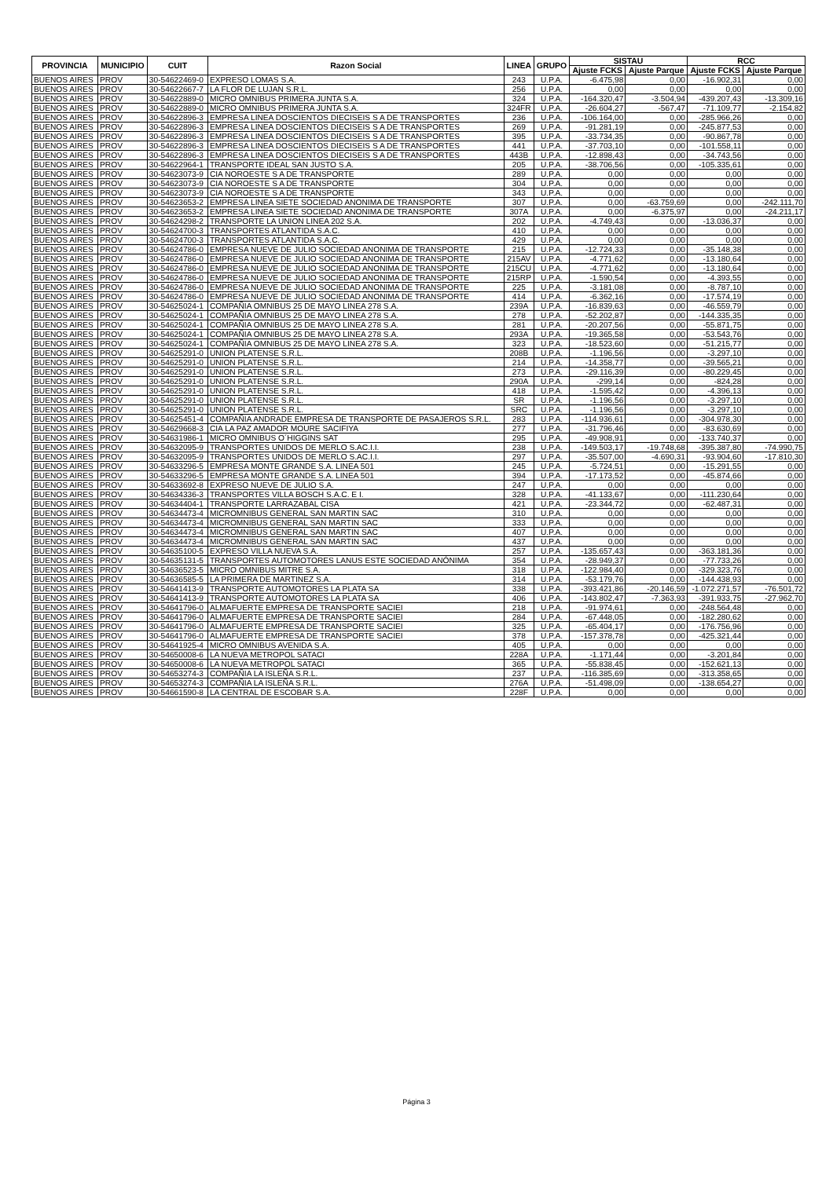| PROVINCIA | MUNICIPIO | CUIT | Razon Social | LINEA | GRUPO | SISTAU | | RCC | |
| --- | --- | --- | --- | --- | --- | --- | --- | --- | --- |
| | | | | | | Ajuste FCKS | Ajuste Parque | Ajuste FCKS | Ajuste Parque |
| BUENOS AIRES | PROV | 30-54622469-0 | EXPRESO LOMAS S.A. | 243 | U.P.A. | -6.475,98 | 0,00 | -16.902,31 | 0,00 |
| BUENOS AIRES | PROV | 30-54622667-7 | LA FLOR DE LUJAN S.R.L. | 256 | U.P.A. | 0,00 | 0,00 | 0,00 | 0,00 |
| BUENOS AIRES | PROV | 30-54622889-0 | MICRO OMNIBUS PRIMERA JUNTA S.A. | 324 | U.P.A. | -164.320,47 | -3.504,94 | -439.207,43 | -13.309,16 |
| BUENOS AIRES | PROV | 30-54622889-0 | MICRO OMNIBUS PRIMERA JUNTA S.A. | 324FR | U.P.A. | -26.604,27 | -567,47 | -71.109,77 | -2.154,82 |
| BUENOS AIRES | PROV | 30-54622896-3 | EMPRESA LINEA DOSCIENTOS DIECISEIS S A DE TRANSPORTES | 236 | U.P.A. | -106.164,00 | 0,00 | -285.966,26 | 0,00 |
| BUENOS AIRES | PROV | 30-54622896-3 | EMPRESA LINEA DOSCIENTOS DIECISEIS S A DE TRANSPORTES | 269 | U.P.A. | -91.281,19 | 0,00 | -245.877,53 | 0,00 |
| BUENOS AIRES | PROV | 30-54622896-3 | EMPRESA LINEA DOSCIENTOS DIECISEIS S A DE TRANSPORTES | 395 | U.P.A. | -33.734,35 | 0,00 | -90.867,78 | 0,00 |
| BUENOS AIRES | PROV | 30-54622896-3 | EMPRESA LINEA DOSCIENTOS DIECISEIS S A DE TRANSPORTES | 441 | U.P.A. | -37.703,10 | 0,00 | -101.558,11 | 0,00 |
| BUENOS AIRES | PROV | 30-54622896-3 | EMPRESA LINEA DOSCIENTOS DIECISEIS S A DE TRANSPORTES | 443B | U.P.A. | -12.898,43 | 0,00 | -34.743,56 | 0,00 |
| BUENOS AIRES | PROV | 30-54622964-1 | TRANSPORTE IDEAL SAN JUSTO S.A. | 205 | U.P.A. | -38.706,56 | 0,00 | -105.335,61 | 0,00 |
| BUENOS AIRES | PROV | 30-54623073-9 | CIA NOROESTE S A DE TRANSPORTE | 289 | U.P.A. | 0,00 | 0,00 | 0,00 | 0,00 |
| BUENOS AIRES | PROV | 30-54623073-9 | CIA NOROESTE S A DE TRANSPORTE | 304 | U.P.A. | 0,00 | 0,00 | 0,00 | 0,00 |
| BUENOS AIRES | PROV | 30-54623073-9 | CIA NOROESTE S A DE TRANSPORTE | 343 | U.P.A. | 0,00 | 0,00 | 0,00 | 0,00 |
| BUENOS AIRES | PROV | 30-54623653-2 | EMPRESA LINEA SIETE SOCIEDAD ANONIMA DE TRANSPORTE | 307 | U.P.A. | 0,00 | -63.759,69 | 0,00 | -242.111,70 |
| BUENOS AIRES | PROV | 30-54623653-2 | EMPRESA LINEA SIETE SOCIEDAD ANONIMA DE TRANSPORTE | 307A | U.P.A. | 0,00 | -6.375,97 | 0,00 | -24.211,17 |
| BUENOS AIRES | PROV | 30-54624298-2 | TRANSPORTE LA UNION LINEA 202 S.A. | 202 | U.P.A. | -4.749,43 | 0,00 | -13.036,37 | 0,00 |
| BUENOS AIRES | PROV | 30-54624700-3 | TRANSPORTES ATLANTIDA S.A.C. | 410 | U.P.A. | 0,00 | 0,00 | 0,00 | 0,00 |
| BUENOS AIRES | PROV | 30-54624700-3 | TRANSPORTES ATLANTIDA S.A.C. | 429 | U.P.A. | 0,00 | 0,00 | 0,00 | 0,00 |
| BUENOS AIRES | PROV | 30-54624786-0 | EMPRESA NUEVE DE JULIO SOCIEDAD ANONIMA DE TRANSPORTE | 215 | U.P.A. | -12.724,33 | 0,00 | -35.148,38 | 0,00 |
| BUENOS AIRES | PROV | 30-54624786-0 | EMPRESA NUEVE DE JULIO SOCIEDAD ANONIMA DE TRANSPORTE | 215AV | U.P.A. | -4.771,62 | 0,00 | -13.180,64 | 0,00 |
| BUENOS AIRES | PROV | 30-54624786-0 | EMPRESA NUEVE DE JULIO SOCIEDAD ANONIMA DE TRANSPORTE | 215CU | U.P.A. | -4.771,62 | 0,00 | -13.180,64 | 0,00 |
| BUENOS AIRES | PROV | 30-54624786-0 | EMPRESA NUEVE DE JULIO SOCIEDAD ANONIMA DE TRANSPORTE | 215RP | U.P.A. | -1.590,54 | 0,00 | -4.393,55 | 0,00 |
| BUENOS AIRES | PROV | 30-54624786-0 | EMPRESA NUEVE DE JULIO SOCIEDAD ANONIMA DE TRANSPORTE | 225 | U.P.A. | -3.181,08 | 0,00 | -8.787,10 | 0,00 |
| BUENOS AIRES | PROV | 30-54624786-0 | EMPRESA NUEVE DE JULIO SOCIEDAD ANONIMA DE TRANSPORTE | 414 | U.P.A. | -6.362,16 | 0,00 | -17.574,19 | 0,00 |
| BUENOS AIRES | PROV | 30-54625024-1 | COMPAÑIA OMNIBUS 25 DE MAYO LINEA 278 S.A. | 239A | U.P.A. | -16.839,63 | 0,00 | -46.559,79 | 0,00 |
| BUENOS AIRES | PROV | 30-54625024-1 | COMPAÑIA OMNIBUS 25 DE MAYO LINEA 278 S.A. | 278 | U.P.A. | -52.202,87 | 0,00 | -144.335,35 | 0,00 |
| BUENOS AIRES | PROV | 30-54625024-1 | COMPAÑIA OMNIBUS 25 DE MAYO LINEA 278 S.A. | 281 | U.P.A. | -20.207,56 | 0,00 | -55.871,75 | 0,00 |
| BUENOS AIRES | PROV | 30-54625024-1 | COMPAÑIA OMNIBUS 25 DE MAYO LINEA 278 S.A. | 293A | U.P.A. | -19.365,58 | 0,00 | -53.543,76 | 0,00 |
| BUENOS AIRES | PROV | 30-54625024-1 | COMPAÑIA OMNIBUS 25 DE MAYO LINEA 278 S.A. | 323 | U.P.A. | -18.523,60 | 0,00 | -51.215,77 | 0,00 |
| BUENOS AIRES | PROV | 30-54625291-0 | UNION PLATENSE S.R.L. | 208B | U.P.A. | -1.196,56 | 0,00 | -3.297,10 | 0,00 |
| BUENOS AIRES | PROV | 30-54625291-0 | UNION PLATENSE S.R.L. | 214 | U.P.A. | -14.358,77 | 0,00 | -39.565,21 | 0,00 |
| BUENOS AIRES | PROV | 30-54625291-0 | UNION PLATENSE S.R.L. | 273 | U.P.A. | -29.116,39 | 0,00 | -80.229,45 | 0,00 |
| BUENOS AIRES | PROV | 30-54625291-0 | UNION PLATENSE S.R.L. | 290A | U.P.A. | -299,14 | 0,00 | -824,28 | 0,00 |
| BUENOS AIRES | PROV | 30-54625291-0 | UNION PLATENSE S.R.L. | 418 | U.P.A. | -1.595,42 | 0,00 | -4.396,13 | 0,00 |
| BUENOS AIRES | PROV | 30-54625291-0 | UNION PLATENSE S.R.L. | SR | U.P.A. | -1.196,56 | 0,00 | -3.297,10 | 0,00 |
| BUENOS AIRES | PROV | 30-54625291-0 | UNION PLATENSE S.R.L. | SRC | U.P.A. | -1.196,56 | 0,00 | -3.297,10 | 0,00 |
| BUENOS AIRES | PROV | 30-54625451-4 | COMPAÑIA ANDRADE EMPRESA DE TRANSPORTE DE PASAJEROS S.R.L. | 283 | U.P.A. | -114.936,61 | 0,00 | -304.978,30 | 0,00 |
| BUENOS AIRES | PROV | 30-54629668-3 | CIA LA PAZ AMADOR MOURE SACIFIYA | 277 | U.P.A. | -31.796,46 | 0,00 | -83.630,69 | 0,00 |
| BUENOS AIRES | PROV | 30-54631986-1 | MICRO OMNIBUS O´HIGGINS SAT | 295 | U.P.A. | -49.908,91 | 0,00 | -133.740,37 | 0,00 |
| BUENOS AIRES | PROV | 30-54632095-9 | TRANSPORTES UNIDOS DE MERLO S.AC.I.I. | 238 | U.P.A. | -149.503,17 | -19.748,68 | -395.387,80 | -74.990,75 |
| BUENOS AIRES | PROV | 30-54632095-9 | TRANSPORTES UNIDOS DE MERLO S.AC.I.I. | 297 | U.P.A. | -35.507,00 | -4.690,31 | -93.904,60 | -17.810,30 |
| BUENOS AIRES | PROV | 30-54633296-5 | EMPRESA MONTE GRANDE S.A. LINEA 501 | 245 | U.P.A. | -5.724,51 | 0,00 | -15.291,55 | 0,00 |
| BUENOS AIRES | PROV | 30-54633296-5 | EMPRESA MONTE GRANDE S.A. LINEA 501 | 394 | U.P.A. | -17.173,52 | 0,00 | -45.874,66 | 0,00 |
| BUENOS AIRES | PROV | 30-54633692-8 | EXPRESO NUEVE DE JULIO S.A. | 247 | U.P.A. | 0,00 | 0,00 | 0,00 | 0,00 |
| BUENOS AIRES | PROV | 30-54634336-3 | TRANSPORTES VILLA BOSCH S.A.C. E I. | 328 | U.P.A. | -41.133,67 | 0,00 | -111.230,64 | 0,00 |
| BUENOS AIRES | PROV | 30-54634404-1 | TRANSPORTE LARRAZABAL CISA | 421 | U.P.A. | -23.344,72 | 0,00 | -62.487,31 | 0,00 |
| BUENOS AIRES | PROV | 30-54634473-4 | MICROMNIBUS GENERAL SAN MARTIN SAC | 310 | U.P.A. | 0,00 | 0,00 | 0,00 | 0,00 |
| BUENOS AIRES | PROV | 30-54634473-4 | MICROMNIBUS GENERAL SAN MARTIN SAC | 333 | U.P.A. | 0,00 | 0,00 | 0,00 | 0,00 |
| BUENOS AIRES | PROV | 30-54634473-4 | MICROMNIBUS GENERAL SAN MARTIN SAC | 407 | U.P.A. | 0,00 | 0,00 | 0,00 | 0,00 |
| BUENOS AIRES | PROV | 30-54634473-4 | MICROMNIBUS GENERAL SAN MARTIN SAC | 437 | U.P.A. | 0,00 | 0,00 | 0,00 | 0,00 |
| BUENOS AIRES | PROV | 30-54635100-5 | EXPRESO VILLA NUEVA S.A. | 257 | U.P.A. | -135.657,43 | 0,00 | -363.181,36 | 0,00 |
| BUENOS AIRES | PROV | 30-54635131-5 | TRANSPORTES AUTOMOTORES LANUS ESTE SOCIEDAD ANÓNIMA | 354 | U.P.A. | -28.949,37 | 0,00 | -77.733,26 | 0,00 |
| BUENOS AIRES | PROV | 30-54636523-5 | MICRO OMNIBUS MITRE S.A. | 318 | U.P.A. | -122.984,40 | 0,00 | -329.323,76 | 0,00 |
| BUENOS AIRES | PROV | 30-54636585-5 | LA PRIMERA DE MARTINEZ S.A. | 314 | U.P.A. | -53.179,76 | 0,00 | -144.438,93 | 0,00 |
| BUENOS AIRES | PROV | 30-54641413-9 | TRANSPORTE AUTOMOTORES LA PLATA SA | 338 | U.P.A. | -393.421,86 | -20.146,59 | -1.072.271,57 | -76.501,72 |
| BUENOS AIRES | PROV | 30-54641413-9 | TRANSPORTE AUTOMOTORES LA PLATA SA | 406 | U.P.A. | -143.802,47 | -7.363,93 | -391.933,75 | -27.962,70 |
| BUENOS AIRES | PROV | 30-54641796-0 | ALMAFUERTE EMPRESA DE TRANSPORTE SACIEI | 218 | U.P.A. | -91.974,61 | 0,00 | -248.564,48 | 0,00 |
| BUENOS AIRES | PROV | 30-54641796-0 | ALMAFUERTE EMPRESA DE TRANSPORTE SACIEI | 284 | U.P.A. | -67.448,05 | 0,00 | -182.280,62 | 0,00 |
| BUENOS AIRES | PROV | 30-54641796-0 | ALMAFUERTE EMPRESA DE TRANSPORTE SACIEI | 325 | U.P.A. | -65.404,17 | 0,00 | -176.756,96 | 0,00 |
| BUENOS AIRES | PROV | 30-54641796-0 | ALMAFUERTE EMPRESA DE TRANSPORTE SACIEI | 378 | U.P.A. | -157.378,78 | 0,00 | -425.321,44 | 0,00 |
| BUENOS AIRES | PROV | 30-54641925-4 | MICRO OMNIBUS AVENIDA S.A. | 405 | U.P.A. | 0,00 | 0,00 | 0,00 | 0,00 |
| BUENOS AIRES | PROV | 30-54650008-6 | LA NUEVA METROPOL SATACI | 228A | U.P.A. | -1.171,44 | 0,00 | -3.201,84 | 0,00 |
| BUENOS AIRES | PROV | 30-54650008-6 | LA NUEVA METROPOL SATACI | 365 | U.P.A. | -55.838,45 | 0,00 | -152.621,13 | 0,00 |
| BUENOS AIRES | PROV | 30-54653274-3 | COMPAÑIA LA ISLEÑA S.R.L. | 237 | U.P.A. | -116.385,69 | 0,00 | -313.358,65 | 0,00 |
| BUENOS AIRES | PROV | 30-54653274-3 | COMPAÑIA LA ISLEÑA S.R.L. | 276A | U.P.A. | -51.498,09 | 0,00 | -138.654,27 | 0,00 |
| BUENOS AIRES | PROV | 30-54661590-8 | LA CENTRAL DE ESCOBAR S.A. | 228F | U.P.A. | 0,00 | 0,00 | 0,00 | 0,00 |
Página 3